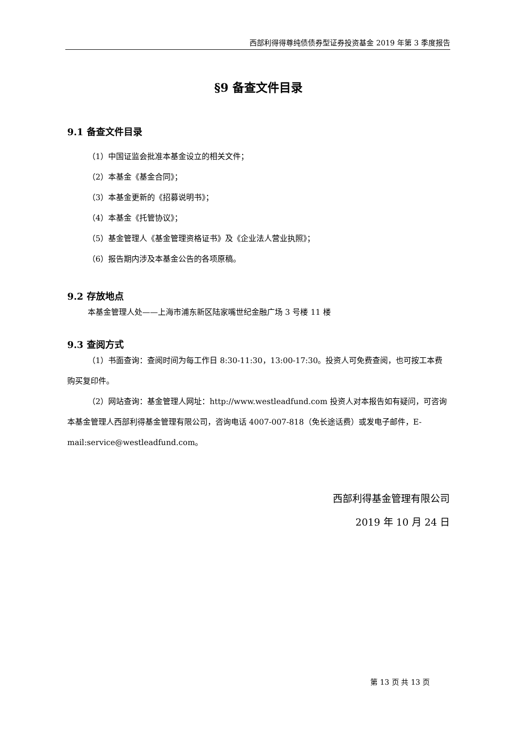西部利得得尊纯债债券型证券投资基金 2019 年第 3 季度报告
§9 备查文件目录
9.1 备查文件目录
（1）中国证监会批准本基金设立的相关文件；
（2）本基金《基金合同》；
（3）本基金更新的《招募说明书》；
（4）本基金《托管协议》；
（5）基金管理人《基金管理资格证书》及《企业法人营业执照》；
（6）报告期内涉及本基金公告的各项原稿。
9.2 存放地点
本基金管理人处——上海市浦东新区陆家嘴世纪金融广场 3 号楼 11 楼
9.3 查阅方式
（1）书面查询：查阅时间为每工作日 8:30-11:30，13:00-17:30。投资人可免费查阅，也可按工本费购买复印件。
（2）网站查询：基金管理人网址：http://www.westleadfund.com 投资人对本报告如有疑问，可咨询本基金管理人西部利得基金管理有限公司，咨询电话 4007-007-818（免长途话费）或发电子邮件，E-mail:service@westleadfund.com。
西部利得基金管理有限公司
2019 年 10 月 24 日
第 13 页 共 13 页